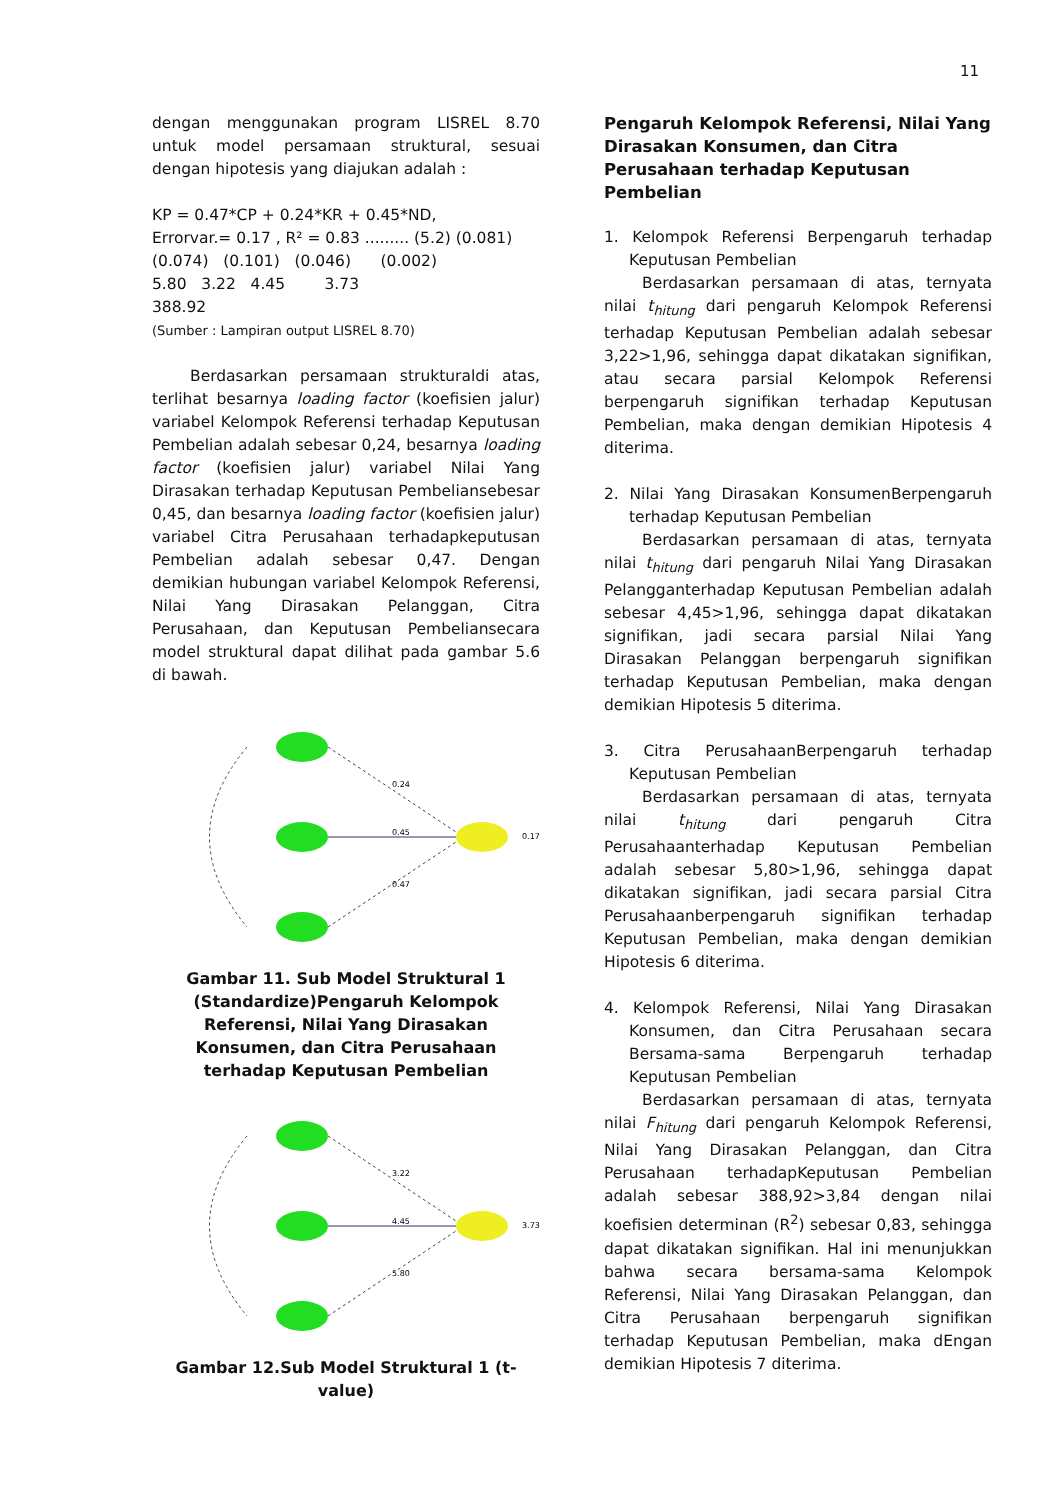11
dengan menggunakan program LISREL 8.70 untuk model persamaan struktural, sesuai dengan hipotesis yang diajukan adalah :
KP = 0.47*CP + 0.24*KR + 0.45*ND,
Errorvar.= 0.17 , R² = 0.83 ......... (5.2) (0.081)
(0.074) (0.101) (0.046) (0.002)
5.80 3.22 4.45 3.73
388.92
(Sumber : Lampiran output LISREL 8.70)
Berdasarkan persamaan strukturaldi atas, terlihat besarnya loading factor (koefisien jalur) variabel Kelompok Referensi terhadap Keputusan Pembelian adalah sebesar 0,24, besarnya loading factor (koefisien jalur) variabel Nilai Yang Dirasakan terhadap Keputusan Pembeliansebesar 0,45, dan besarnya loading factor (koefisien jalur) variabel Citra Perusahaan terhadapkeputusan Pembelian adalah sebesar 0,47. Dengan demikian hubungan variabel Kelompok Referensi, Nilai Yang Dirasakan Pelanggan, Citra Perusahaan, dan Keputusan Pembeliansecara model struktural dapat dilihat pada gambar 5.6 di bawah.
0.24
0.45
0.47
0.17
Gambar 11. Sub Model Struktural 1 (Standardize)Pengaruh Kelompok Referensi, Nilai Yang Dirasakan Konsumen, dan Citra Perusahaan terhadap Keputusan Pembelian
3.22
4.45
5.80
3.73
Gambar 12.Sub Model Struktural 1 (t-value)
Pengaruh Kelompok Referensi, Nilai Yang Dirasakan Konsumen, dan Citra Perusahaan terhadap Keputusan Pembelian
1. Kelompok Referensi Berpengaruh terhadap Keputusan Pembelian
Berdasarkan persamaan di atas, ternyata nilai t<sub>hitung</sub> dari pengaruh Kelompok Referensi terhadap Keputusan Pembelian adalah sebesar 3,22>1,96, sehingga dapat dikatakan signifikan, atau secara parsial Kelompok Referensi berpengaruh signifikan terhadap Keputusan Pembelian, maka dengan demikian Hipotesis 4 diterima.
2. Nilai Yang Dirasakan KonsumenBerpengaruh terhadap Keputusan Pembelian
Berdasarkan persamaan di atas, ternyata nilai t<sub>hitung</sub> dari pengaruh Nilai Yang Dirasakan Pelangganterhadap Keputusan Pembelian adalah sebesar 4,45>1,96, sehingga dapat dikatakan signifikan, jadi secara parsial Nilai Yang Dirasakan Pelanggan berpengaruh signifikan terhadap Keputusan Pembelian, maka dengan demikian Hipotesis 5 diterima.
3. Citra PerusahaanBerpengaruh terhadap Keputusan Pembelian
Berdasarkan persamaan di atas, ternyata nilai t<sub>hitung</sub> dari pengaruh Citra Perusahaanterhadap Keputusan Pembelian adalah sebesar 5,80>1,96, sehingga dapat dikatakan signifikan, jadi secara parsial Citra Perusahaanberpengaruh signifikan terhadap Keputusan Pembelian, maka dengan demikian Hipotesis 6 diterima.
4. Kelompok Referensi, Nilai Yang Dirasakan Konsumen, dan Citra Perusahaan secara Bersama-sama Berpengaruh terhadap Keputusan Pembelian
Berdasarkan persamaan di atas, ternyata nilai F<sub>hitung</sub> dari pengaruh Kelompok Referensi, Nilai Yang Dirasakan Pelanggan, dan Citra Perusahaan terhadapKeputusan Pembelian adalah sebesar 388,92>3,84 dengan nilai koefisien determinan (R<sup>2</sup>) sebesar 0,83, sehingga dapat dikatakan signifikan. Hal ini menunjukkan bahwa secara bersama-sama Kelompok Referensi, Nilai Yang Dirasakan Pelanggan, dan Citra Perusahaan berpengaruh signifikan terhadap Keputusan Pembelian, maka dEngan demikian Hipotesis 7 diterima.